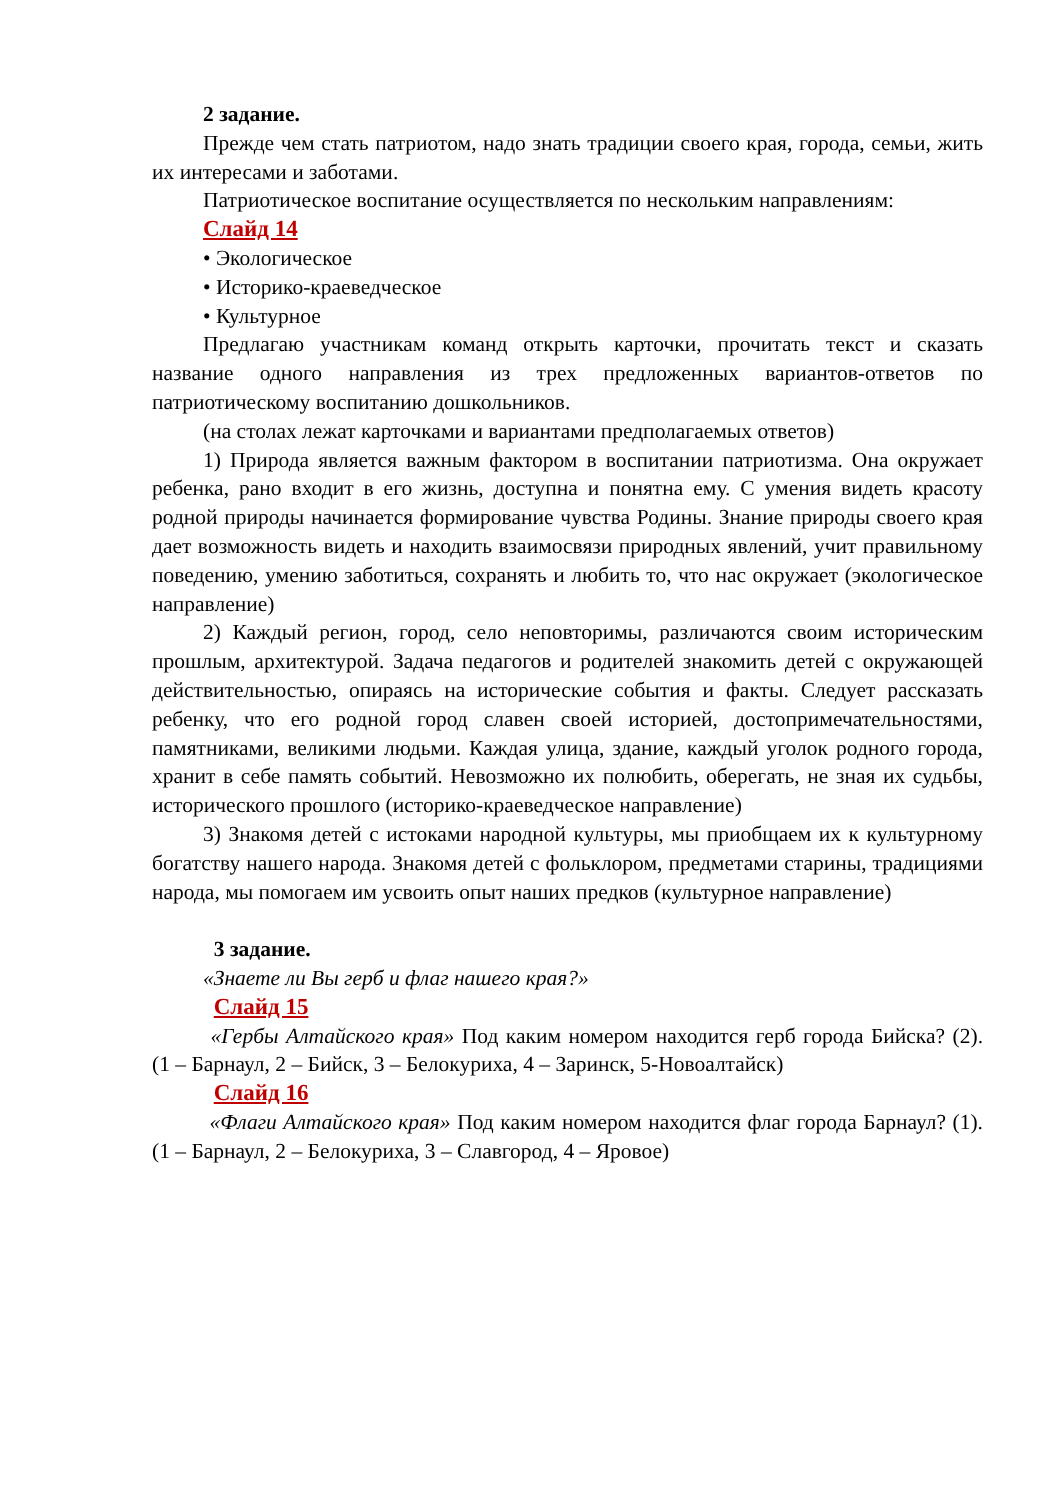2 задание.
Прежде чем стать патриотом, надо знать традиции своего края, города, семьи, жить их интересами и заботами.
Патриотическое воспитание осуществляется по нескольким направлениям:
Слайд 14
• Экологическое
• Историко-краеведческое
• Культурное
Предлагаю участникам команд открыть карточки, прочитать текст и сказать название одного направления из трех предложенных вариантов-ответов по патриотическому воспитанию дошкольников.
(на столах лежат карточками и вариантами предполагаемых ответов)
1) Природа является важным фактором в воспитании патриотизма. Она окружает ребенка, рано входит в его жизнь, доступна и понятна ему. С умения видеть красоту родной природы начинается формирование чувства Родины. Знание природы своего края дает возможность видеть и находить взаимосвязи природных явлений, учит правильному поведению, умению заботиться, сохранять и любить то, что нас окружает (экологическое направление)
2) Каждый регион, город, село неповторимы, различаются своим историческим прошлым, архитектурой. Задача педагогов и родителей знакомить детей с окружающей действительностью, опираясь на исторические события и факты. Следует рассказать ребенку, что его родной город славен своей историей, достопримечательностями, памятниками, великими людьми. Каждая улица, здание, каждый уголок родного города, хранит в себе память событий. Невозможно их полюбить, оберегать, не зная их судьбы, исторического прошлого (историко-краеведческое направление)
3) Знакомя детей с истоками народной культуры, мы приобщаем их к культурному богатству нашего народа. Знакомя детей с фольклором, предметами старины, традициями народа, мы помогаем им усвоить опыт наших предков (культурное направление)
3 задание.
«Знаете ли Вы герб и флаг нашего края?»
Слайд 15
«Гербы Алтайского края» Под каким номером находится герб города Бийска? (2). (1 – Барнаул, 2 – Бийск, 3 – Белокуриха, 4 – Заринск, 5-Новоалтайск)
Слайд 16
«Флаги Алтайского края» Под каким номером находится флаг города Барнаул? (1). (1 – Барнаул, 2 – Белокуриха, 3 – Славгород, 4 – Яровое)